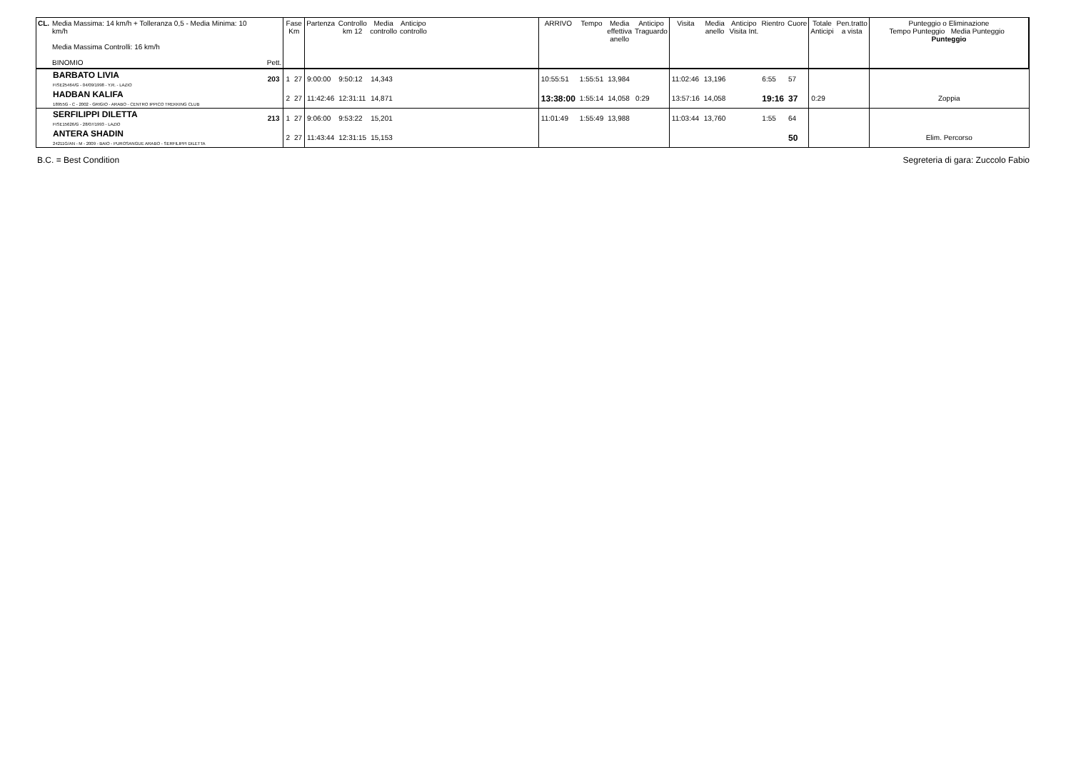| CL. | Media Massima: 14 km/h + Tolleranza 0,5 - Media Minima: 10 km/h Media Massima Controlli: 16 km/h BINOMIO | Pett. | Fase Km | | Partenza | Controllo km 12 | Media controllo | Anticipo controllo | | ARRIVO | Tempo | Media effettiva anello | Anticipo Traguardo | Visita | Media anello | Anticipo Visita Int. | Rientro | Cuore | Totale Anticipi | Pen.tratto a vista | Punteggio o Eliminazione Tempo Punteggio Media Punteggio Punteggio |
| --- | --- | --- | --- | --- | --- | --- | --- | --- | --- | --- | --- | --- | --- | --- | --- | --- | --- | --- | --- | --- | --- |
| | BARBATO LIVIA FISE25464/G - 04/09/1998 - Y.R. - LAZIO | 203 | 1 | 27 | 9:00:00 | 9:50:12 | 14,343 | | | 10:55:51 | 1:55:51 | 13,984 | | 11:02:46 | 13,196 | | 6:55 | 57 | | | |
| | HADBAN KALIFA 18955G - C - 2002 - GRIGIO - ARABO - CENTRO IPPICO TREKKING CLUB | | 2 | 27 | 11:42:46 | 12:31:11 | 14,871 | | | 13:38:00 | 1:55:14 | 14,058 | 0:29 | 13:57:16 | 14,058 | | 19:16 | 37 | 0:29 | | Zoppia |
| | SERFILIPPI DILETTA FISE15626/G - 28/07/1993 - LAZIO | 213 | 1 | 27 | 9:06:00 | 9:53:22 | 15,201 | | | 11:01:49 | 1:55:49 | 13,988 | | 11:03:44 | 13,760 | | 1:55 | 64 | | | |
| | ANTERA SHADIN 24211G/AN - M - 2009 - BAIO - PUROSANGUE ARABO - SERFILIPPI DILETTA | | 2 | 27 | 11:43:44 | 12:31:15 | 15,153 | | | | | | | | | | | 50 | | | Elim. Percorso |
B.C. = Best Condition Segreteria di gara: Zuccolo Fabio